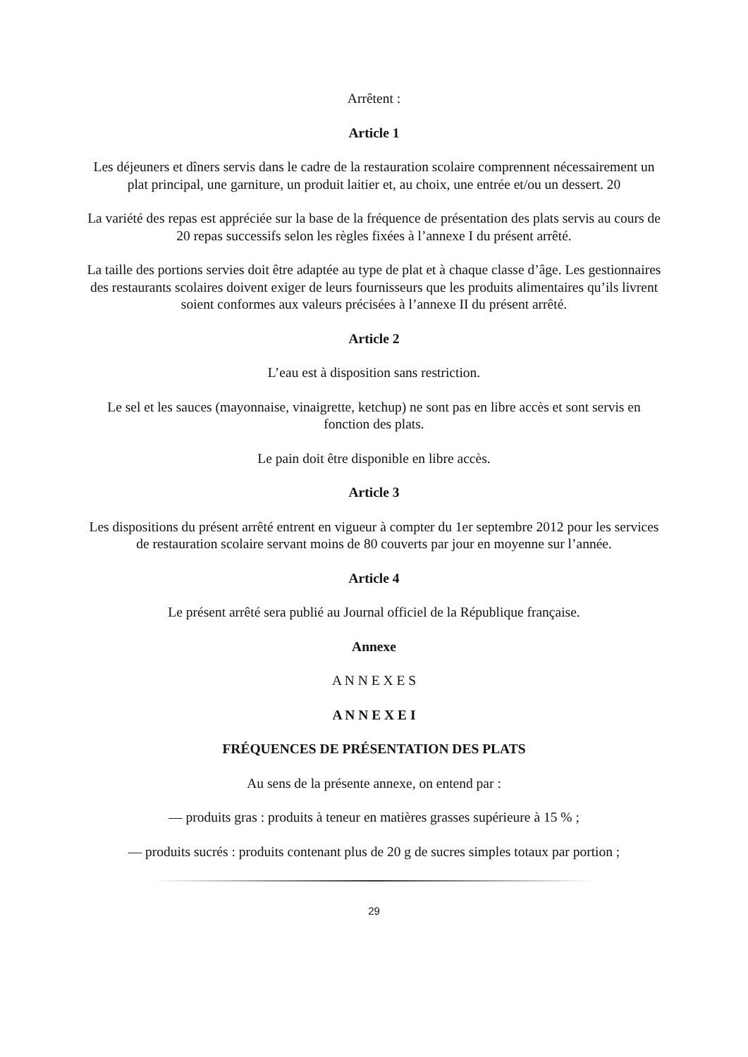Arrêtent :
Article 1
Les déjeuners et dîners servis dans le cadre de la restauration scolaire comprennent nécessairement un plat principal, une garniture, un produit laitier et, au choix, une entrée et/ou un dessert. 20
La variété des repas est appréciée sur la base de la fréquence de présentation des plats servis au cours de 20 repas successifs selon les règles fixées à l’annexe I du présent arrêté.
La taille des portions servies doit être adaptée au type de plat et à chaque classe d’âge. Les gestionnaires des restaurants scolaires doivent exiger de leurs fournisseurs que les produits alimentaires qu’ils livrent soient conformes aux valeurs précisées à l’annexe II du présent arrêté.
Article 2
L’eau est à disposition sans restriction.
Le sel et les sauces (mayonnaise, vinaigrette, ketchup) ne sont pas en libre accès et sont servis en fonction des plats.
Le pain doit être disponible en libre accès.
Article 3
Les dispositions du présent arrêté entrent en vigueur à compter du 1er septembre 2012 pour les services de restauration scolaire servant moins de 80 couverts par jour en moyenne sur l’année.
Article 4
Le présent arrêté sera publié au Journal officiel de la République française.
Annexe
A N N E X E S
A N N E X E I
FRÉQUENCES DE PRÉSENTATION DES PLATS
Au sens de la présente annexe, on entend par :
— produits gras : produits à teneur en matières grasses supérieure à 15 % ;
— produits sucrés : produits contenant plus de 20 g de sucres simples totaux par portion ;
29